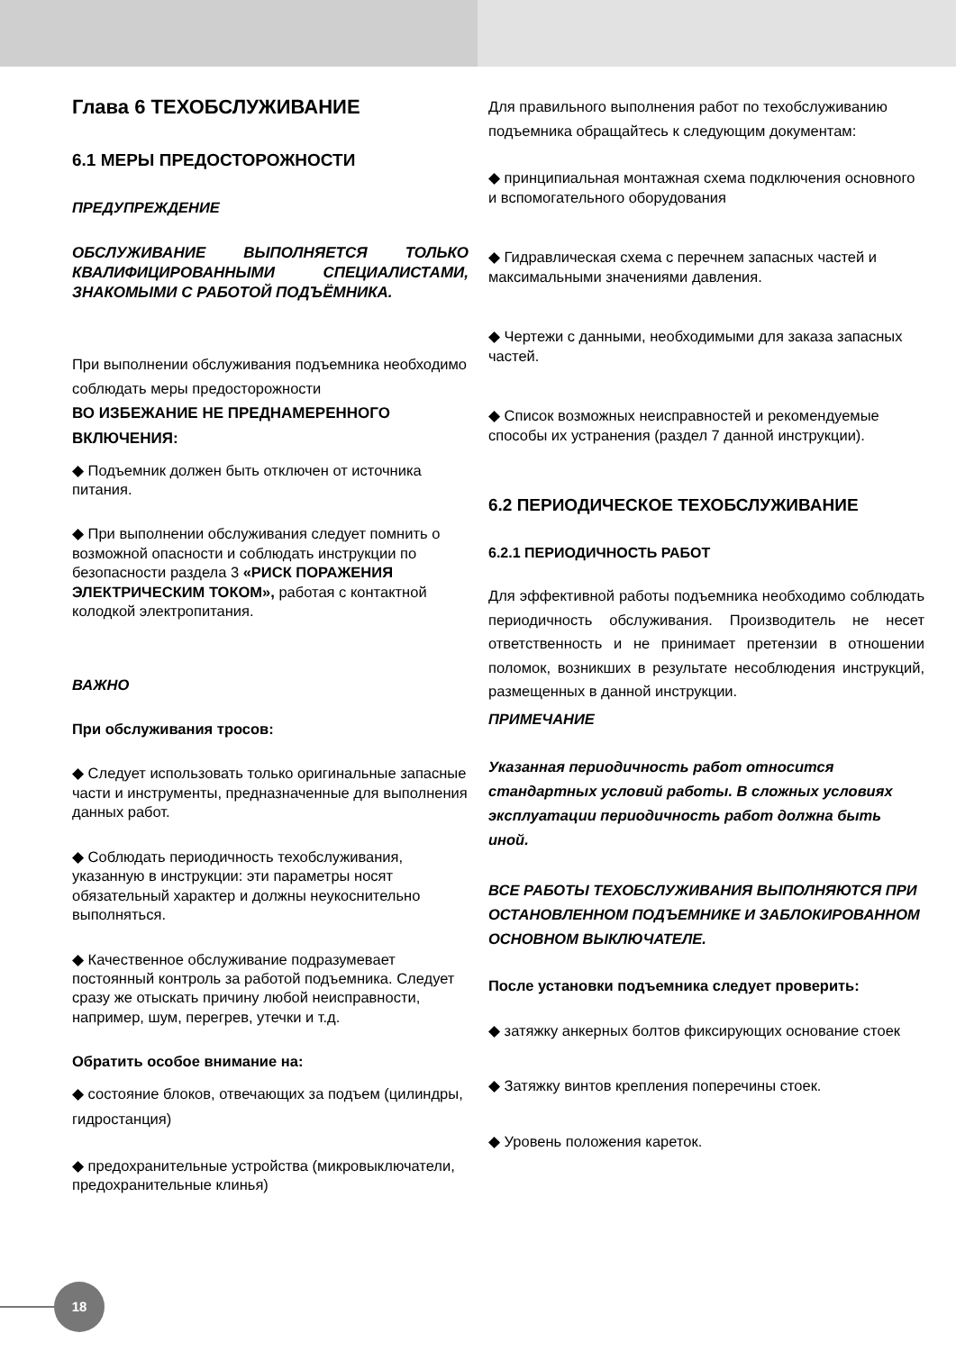Глава 6 ТЕХОБСЛУЖИВАНИЕ
6.1 МЕРЫ ПРЕДОСТОРОЖНОСТИ
ПРЕДУПРЕЖДЕНИЕ
ОБСЛУЖИВАНИЕ ВЫПОЛНЯЕТСЯ ТОЛЬКО КВАЛИФИЦИРОВАННЫМИ СПЕЦИАЛИСТАМИ, ЗНАКОМЫМИ С РАБОТОЙ ПОДЪЁМНИКА.
При выполнении обслуживания подъемника необходимо соблюдать меры предосторожности
ВО ИЗБЕЖАНИЕ НЕ ПРЕДНАМЕРЕННОГО ВКЛЮЧЕНИЯ:
◆ Подъемник должен быть отключен от источника питания.
◆ При выполнении обслуживания следует помнить о возможной опасности и соблюдать инструкции по безопасности раздела 3 «РИСК ПОРАЖЕНИЯ ЭЛЕКТРИЧЕСКИМ ТОКОМ», работая с контактной колодкой электропитания.
ВАЖНО
При обслуживания тросов:
◆ Следует использовать только оригинальные запасные части и инструменты, предназначенные для выполнения данных работ.
◆ Соблюдать периодичность техобслуживания, указанную в инструкции: эти параметры носят обязательный характер и должны неукоснительно выполняться.
◆ Качественное обслуживание подразумевает постоянный контроль за работой подъемника. Следует сразу же отыскать причину любой неисправности, например, шум, перегрев, утечки и т.д.
Обратить особое внимание на:
◆ состояние блоков, отвечающих за подъем (цилиндры, гидростанция)
◆ предохранительные устройства (микровыключатели, предохранительные клинья)
Для правильного выполнения работ по техобслуживанию подъемника обращайтесь к следующим документам:
◆ принципиальная монтажная схема подключения основного и вспомогательного оборудования
◆ Гидравлическая схема с перечнем запасных частей и максимальными значениями давления.
◆ Чертежи с данными, необходимыми для заказа запасных частей.
◆ Список возможных неисправностей и рекомендуемые способы их устранения (раздел 7 данной инструкции).
6.2 ПЕРИОДИЧЕСКОЕ ТЕХОБСЛУЖИВАНИЕ
6.2.1 ПЕРИОДИЧНОСТЬ РАБОТ
Для эффективной работы подъемника необходимо соблюдать периодичность обслуживания. Производитель не несет ответственность и не принимает претензии в отношении поломок, возникших в результате несоблюдения инструкций, размещенных в данной инструкции.
ПРИМЕЧАНИЕ
Указанная периодичность работ относится стандартных условий работы. В сложных условиях эксплуатации периодичность работ должна быть иной.
ВСЕ РАБОТЫ ТЕХОБСЛУЖИВАНИЯ ВЫПОЛНЯЮТСЯ ПРИ ОСТАНОВЛЕННОМ ПОДЪЕМНИКЕ И ЗАБЛОКИРОВАННОМ ОСНОВНОМ ВЫКЛЮЧАТЕЛЕ.
После установки подъемника следует проверить:
◆ затяжку анкерных болтов фиксирующих основание стоек
◆ Затяжку винтов крепления поперечины стоек.
◆ Уровень положения кареток.
18